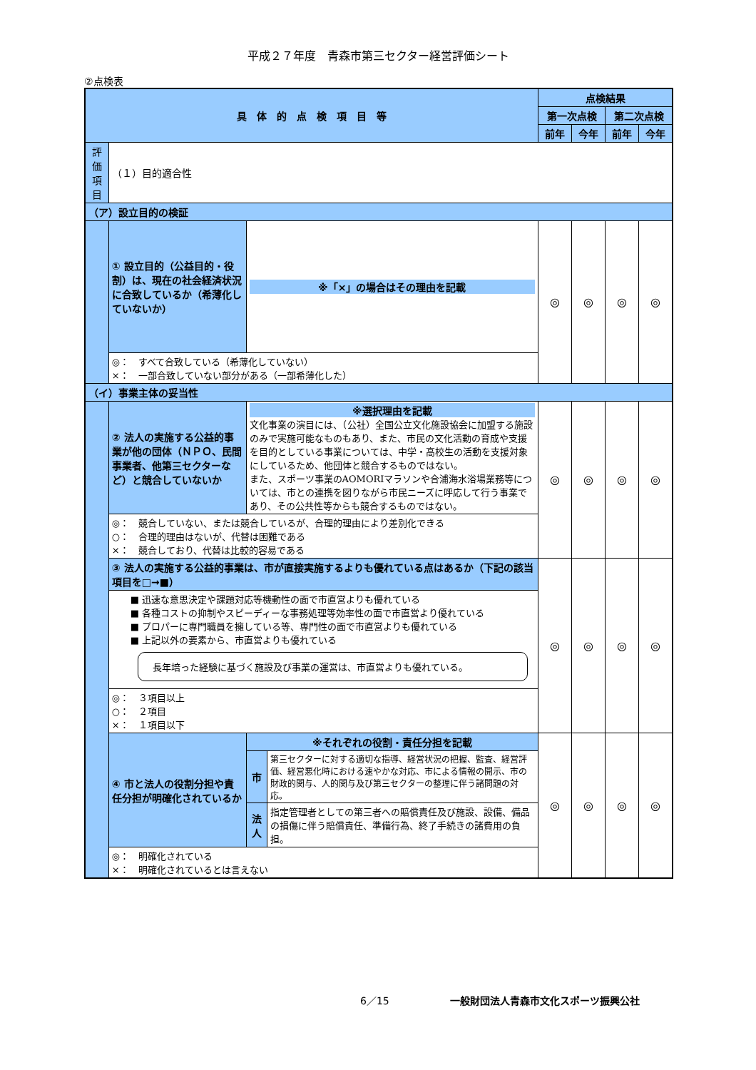平成２７年度　青森市第三セクター経営評価シート
②点検表
| 具 体 的 点 検 項 目 等 | | | | 点検結果 | | | |
| --- | --- | --- | --- | --- | --- | --- | --- |
| | | | | 第一次点検 | | 第二次点検 | |
| | | | | 前年 | 今年 | 前年 | 今年 |
| 評価項目 | （１）目的適合性 | | | | | | |
| （ア）設立目的の検証 | | | | | | | |
| | ① 設立目的（公益目的・役割）は、現在の社会経済状況に合致しているか（希薄化していないか） | ※「×」の場合はその理由を記載 | | ◎ | ◎ | ◎ | ◎ |
| | ◎： すべて合致している（希薄化していない） ×： 一部合致していない部分がある（一部希薄化した） | | | | | | |
| （イ）事業主体の妥当性 | | | | | | | |
| | ② 法人の実施する公益的事業が他の団体（ＮＰＯ、民間事業者、他第三セクターなど）と競合していないか | ※選択理由を記載 文化事業の演目には、（公社）全国公立文化施設協会に加盟する施設のみで実施可能なものもあり、また、市民の文化活動の育成や支援を目的としている事業については、中学・高校生の活動を支援対象にしているため、他団体と競合するものではない。 また、スポーツ事業のAOMORIマラソンや合浦海水浴場業務等については、市との連携を図りながら市民ニーズに呼応して行う事業であり、その公共性等からも競合するものではない。 | | ◎ | ◎ | ◎ | ◎ |
| | ◎： 競合していない、または競合しているが、合理的理由により差別化できる ○： 合理的理由はないが、代替は困難である ×： 競合しており、代替は比較的容易である | | | | | | |
| | ③ 法人の実施する公益的事業は、市が直接実施するよりも優れている点はあるか（下記の該当項目を□→■） | | | ◎ | ◎ | ◎ | ◎ |
| | ■ 迅速な意思決定や課題対応等機動性の面で市直営よりも優れている ■ 各種コストの抑制やスピーディーな事務処理等効率性の面で市直営より優れている ■ プロパーに専門職員を擁している等、専門性の面で市直営よりも優れている ■ 上記以外の要素から、市直営よりも優れている 長年培った経験に基づく施設及び事業の運営は、市直営よりも優れている。 | | | | | | |
| | ◎： ３項目以上 ○： ２項目 ×： １項目以下 | | | | | | |
| | ④ 市と法人の役割分担や責任分担が明確化されているか | ※それぞれの役割・責任分担を記載 | | ◎ | ◎ | ◎ | ◎ |
| | | 市 | 第三セクターに対する適切な指導、経営状況の把握、監査、経営評価、経営悪化時における速やかな対応、市による情報の開示、市の財政的関与、人的関与及び第三セクターの整理に伴う諸問題の対応。 | | | | |
| | | 法人 | 指定管理者としての第三者への賠償責任及び施設、設備、備品の損傷に伴う賠償責任、準備行為、終了手続きの諸費用の負担。 | | | | |
| | ◎： 明確化されている ×： 明確化されているとは言えない | | | | | | |
6／15 一般財団法人青森市文化スポーツ振興公社